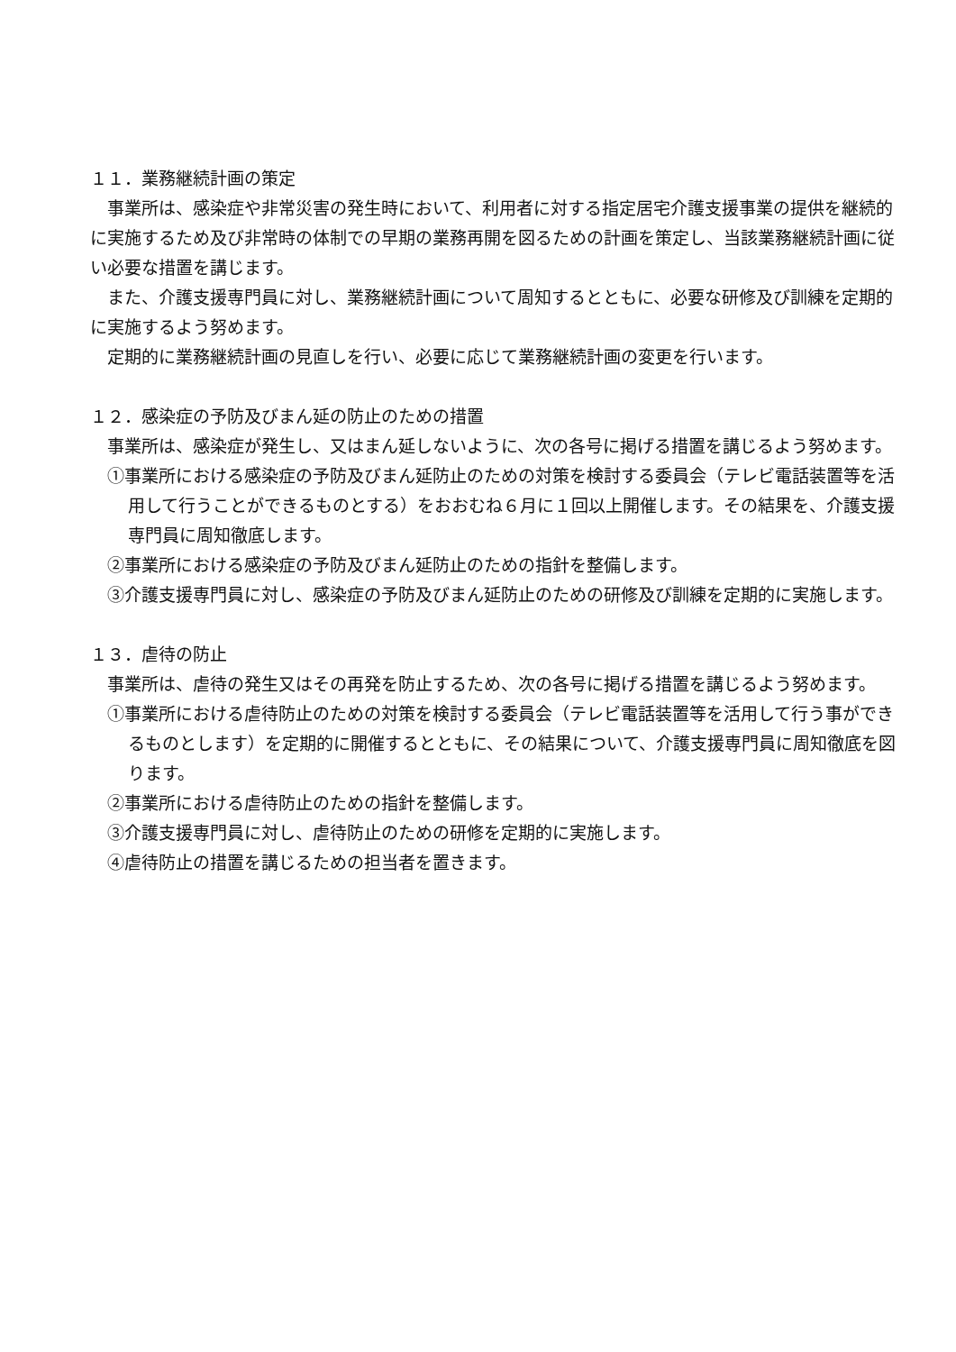１１．業務継続計画の策定
事業所は、感染症や非常災害の発生時において、利用者に対する指定居宅介護支援事業の提供を継続的に実施するため及び非常時の体制での早期の業務再開を図るための計画を策定し、当該業務継続計画に従い必要な措置を講じます。
また、介護支援専門員に対し、業務継続計画について周知するとともに、必要な研修及び訓練を定期的に実施するよう努めます。
定期的に業務継続計画の見直しを行い、必要に応じて業務継続計画の変更を行います。
１２．感染症の予防及びまん延の防止のための措置
事業所は、感染症が発生し、又はまん延しないように、次の各号に掲げる措置を講じるよう努めます。
①事業所における感染症の予防及びまん延防止のための対策を検討する委員会（テレビ電話装置等を活用して行うことができるものとする）をおおむね６月に１回以上開催します。その結果を、介護支援専門員に周知徹底します。
②事業所における感染症の予防及びまん延防止のための指針を整備します。
③介護支援専門員に対し、感染症の予防及びまん延防止のための研修及び訓練を定期的に実施します。
１３．虐待の防止
事業所は、虐待の発生又はその再発を防止するため、次の各号に掲げる措置を講じるよう努めます。
①事業所における虐待防止のための対策を検討する委員会（テレビ電話装置等を活用して行う事ができるものとします）を定期的に開催するとともに、その結果について、介護支援専門員に周知徹底を図ります。
②事業所における虐待防止のための指針を整備します。
③介護支援専門員に対し、虐待防止のための研修を定期的に実施します。
④虐待防止の措置を講じるための担当者を置きます。